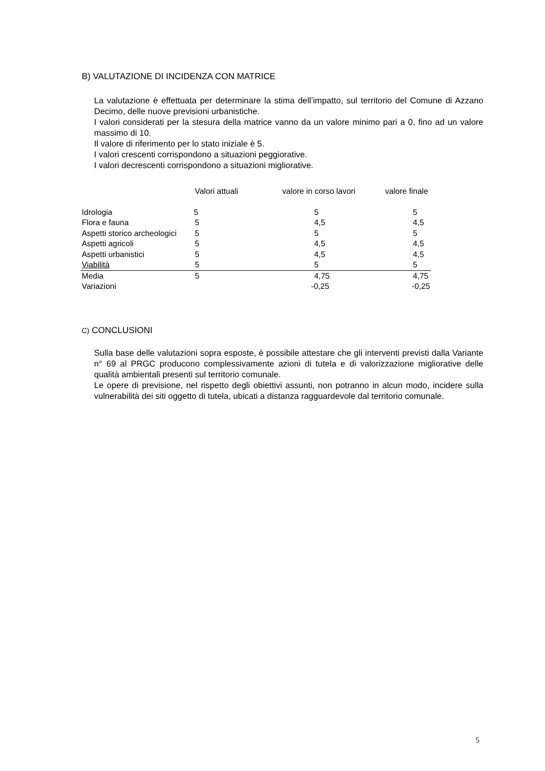B) VALUTAZIONE DI INCIDENZA CON MATRICE
La valutazione è effettuata per determinare la stima dell’impatto, sul territorio del Comune di Azzano Decimo, delle nuove previsioni urbanistiche.
I valori considerati per la stesura della matrice vanno da un valore minimo pari a 0, fino ad un valore massimo di 10.
Il valore di riferimento per lo stato iniziale è 5.
I valori crescenti corrispondono a situazioni peggiorative.
I valori decrescenti corrispondono a situazioni migliorative.
| | Valori attuali | valore in corso lavori | valore finale |
| --- | --- | --- | --- |
| Idrologia | 5 | 5 | 5 |
| Flora e fauna | 5 | 4,5 | 4,5 |
| Aspetti storico archeologici | 5 | 5 | 5 |
| Aspetti agricoli | 5 | 4,5 | 4,5 |
| Aspetti urbanistici | 5 | 4,5 | 4,5 |
| Viabilità | 5 | 5 | 5 |
| Media | 5 | 4,75 | 4,75 |
| Variazioni | | -0,25 | -0,25 |
C) CONCLUSIONI
Sulla base delle valutazioni sopra esposte, è possibile attestare che gli interventi previsti dalla Variante n° 69 al PRGC producono complessivamente azioni di tutela e di valorizzazione migliorative delle qualità ambientali presenti sul territorio comunale.
Le opere di previsione, nel rispetto degli obiettivi assunti, non potranno in alcun modo, incidere sulla vulnerabilità dei siti oggetto di tutela, ubicati a distanza ragguardevole dal territorio comunale.
5